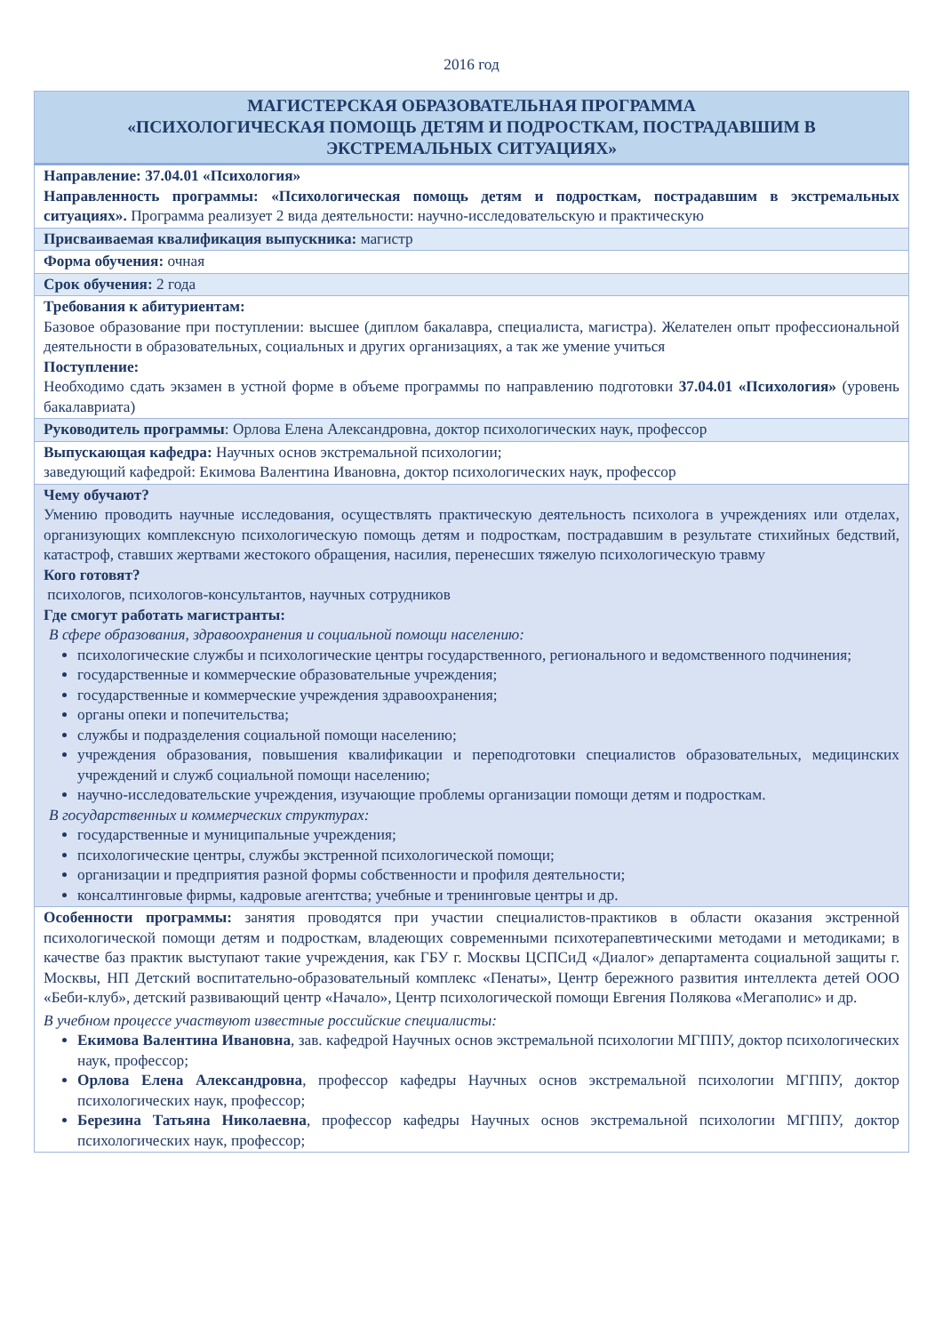2016 год
| МАГИСТЕРСКАЯ ОБРАЗОВАТЕЛЬНАЯ ПРОГРАММА «ПСИХОЛОГИЧЕСКАЯ ПОМОЩЬ ДЕТЯМ И ПОДРОСТКАМ, ПОСТРАДАВШИМ В ЭКСТРЕМАЛЬНЫХ СИТУАЦИЯХ» |
| --- |
| Направление: 37.04.01 «Психология» Направленность программы: «Психологическая помощь детям и подросткам, пострадавшим в экстремальных ситуациях». Программа реализует 2 вида деятельности: научно-исследовательскую и практическую |
| Присваиваемая квалификация выпускника: магистр |
| Форма обучения: очная |
| Срок обучения: 2 года |
| Требования к абитуриентам: Базовое образование при поступлении: высшее (диплом бакалавра, специалиста, магистра). Желателен опыт профессиональной деятельности в образовательных, социальных и других организациях, а так же умение учиться Поступление: Необходимо сдать экзамен в устной форме в объеме программы по направлению подготовки 37.04.01 «Психология» (уровень бакалавриата) |
| Руководитель программы : Орлова Елена Александровна, доктор психологических наук, профессор |
| Выпускающая кафедра: Научных основ экстремальной психологии; заведующий кафедрой: Екимова Валентина Ивановна, доктор психологических наук, профессор |
| Чему обучают? Умению проводить научные исследования, осуществлять практическую деятельность психолога в учреждениях или отделах, организующих комплексную психологическую помощь детям и подросткам, пострадавшим в результате стихийных бедствий, катастроф, ставших жертвами жестокого обращения, насилия, перенесших тяжелую психологическую травму Кого готовят? психологов, психологов-консультантов, научных сотрудников Где смогут работать магистранты: В сфере образования, здравоохранения и социальной помощи населению: психологические службы и психологические центры государственного, регионального и ведомственного подчинения; государственные и коммерческие образовательные учреждения; государственные и коммерческие учреждения здравоохранения; органы опеки и попечительства; службы и подразделения социальной помощи населению; учреждения образования, повышения квалификации и переподготовки специалистов образовательных, медицинских учреждений и служб социальной помощи населению; научно-исследовательские учреждения, изучающие проблемы организации помощи детям и подросткам. В государственных и коммерческих структурах: государственные и муниципальные учреждения; психологические центры, службы экстренной психологической помощи; организации и предприятия разной формы собственности и профиля деятельности; консалтинговые фирмы, кадровые агентства; учебные и тренинговые центры и др. |
| Особенности программы: занятия проводятся при участии специалистов-практиков в области оказания экстренной психологической помощи детям и подросткам, владеющих современными психотерапевтическими методами и методиками; в качестве баз практик выступают такие учреждения, как ГБУ г. Москвы ЦСПСиД «Диалог» департамента социальной защиты г. Москвы, НП Детский воспитательно-образовательный комплекс «Пенаты», Центр бережного развития интеллекта детей ООО «Беби-клуб», детский развивающий центр «Начало», Центр психологической помощи Евгения Полякова «Мегаполис» и др. В учебном процессе участвуют известные российские специалисты: Екимова Валентина Ивановна , зав. кафедрой Научных основ экстремальной психологии МГППУ, доктор психологических наук, профессор; Орлова Елена Александровна , профессор кафедры Научных основ экстремальной психологии МГППУ, доктор психологических наук, профессор; Березина Татьяна Николаевна , профессор кафедры Научных основ экстремальной психологии МГППУ, доктор психологических наук, профессор; |